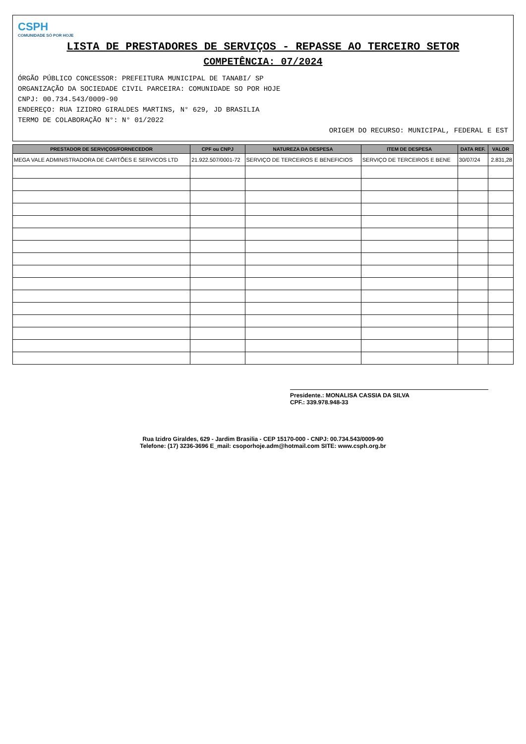CSPH
COMUNIDADE SÓ POR HOJE
LISTA DE PRESTADORES DE SERVIÇOS - REPASSE AO TERCEIRO SETOR
COMPETÊNCIA: 07/2024
ÓRGÃO PÚBLICO CONCESSOR: PREFEITURA MUNICIPAL DE TANABI/ SP
ORGANIZAÇÃO DA SOCIEDADE CIVIL PARCEIRA: COMUNIDADE SO POR HOJE
CNPJ: 00.734.543/0009-90
ENDEREÇO: RUA IZIDRO GIRALDES MARTINS, N° 629, JD BRASILIA
TERMO DE COLABORAÇÃO N°: N° 01/2022
ORIGEM DO RECURSO: MUNICIPAL, FEDERAL E EST
| PRESTADOR DE SERVIÇOS/FORNECEDOR | CPF ou CNPJ | NATUREZA DA DESPESA | ITEM DE DESPESA | DATA REF. | VALOR |
| --- | --- | --- | --- | --- | --- |
| MEGA VALE ADMINISTRADORA DE CARTÕES E SERVICOS LTD | 21.922.507/0001-72 | SERVIÇO DE TERCEIROS E BENEFICIOS | SERVIÇO DE TERCEIROS E BENE | 30/07/24 | 2.831,28 |
Presidente.: MONALISA CASSIA DA SILVA
CPF.: 339.978.948-33
Rua Izidro Giraldes, 629 - Jardim Brasilia - CEP 15170-000 - CNPJ: 00.734.543/0009-90
Telefone: (17) 3236-3696 E_mail: csoporhoje.adm@hotmail.com SITE: www.csph.org.br